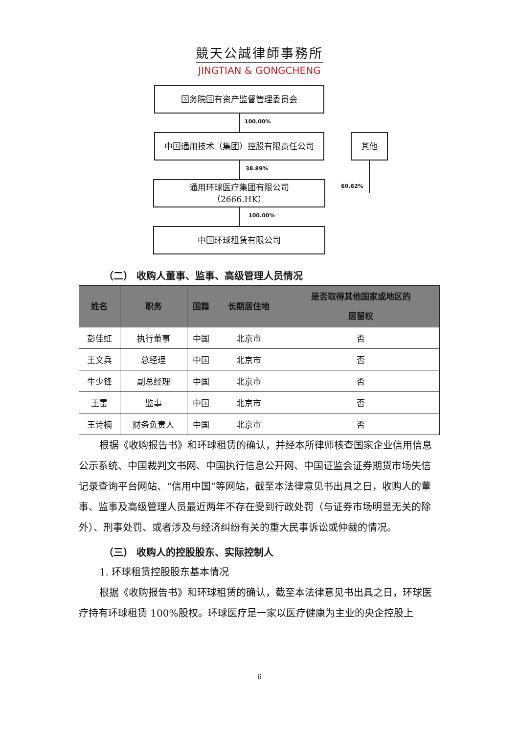競天公誠律師事務所
JINGTIAN & GONGCHENG
国务院国有资产监督管理委员会
100.00%
中国通用技术（集团）控股有限责任公司 其他
38.89%
60.62%
通用环球医疗集团有限公司
（2666.HK）
100.00%
中国环球租赁有限公司
（二） 收购人董事、监事、高级管理人员情况
| 姓名 | 职务 | 国籍 | 长期居住地 | 是否取得其他国家或地区的 居留权 |
| --- | --- | --- | --- | --- |
| 彭佳虹 | 执行董事 | 中国 | 北京市 | 否 |
| 王文兵 | 总经理 | 中国 | 北京市 | 否 |
| 牛少锋 | 副总经理 | 中国 | 北京市 | 否 |
| 王雷 | 监事 | 中国 | 北京市 | 否 |
| 王诗楠 | 财务负责人 | 中国 | 北京市 | 否 |
根据《收购报告书》和环球租赁的确认，并经本所律师核查国家企业信用信息公示系统、中国裁判文书网、中国执行信息公开网、中国证监会证券期货市场失信记录查询平台网站、“信用中国”等网站，截至本法律意见书出具之日，收购人的董事、监事及高级管理人员最近两年不存在受到行政处罚（与证券市场明显无关的除外）、刑事处罚、或者涉及与经济纠纷有关的重大民事诉讼或仲裁的情况。
（三） 收购人的控股股东、实际控制人
1. 环球租赁控股股东基本情况
根据《收购报告书》和环球租赁的确认，截至本法律意见书出具之日，环球医疗持有环球租赁 100%股权。环球医疗是一家以医疗健康为主业的央企控股上
6